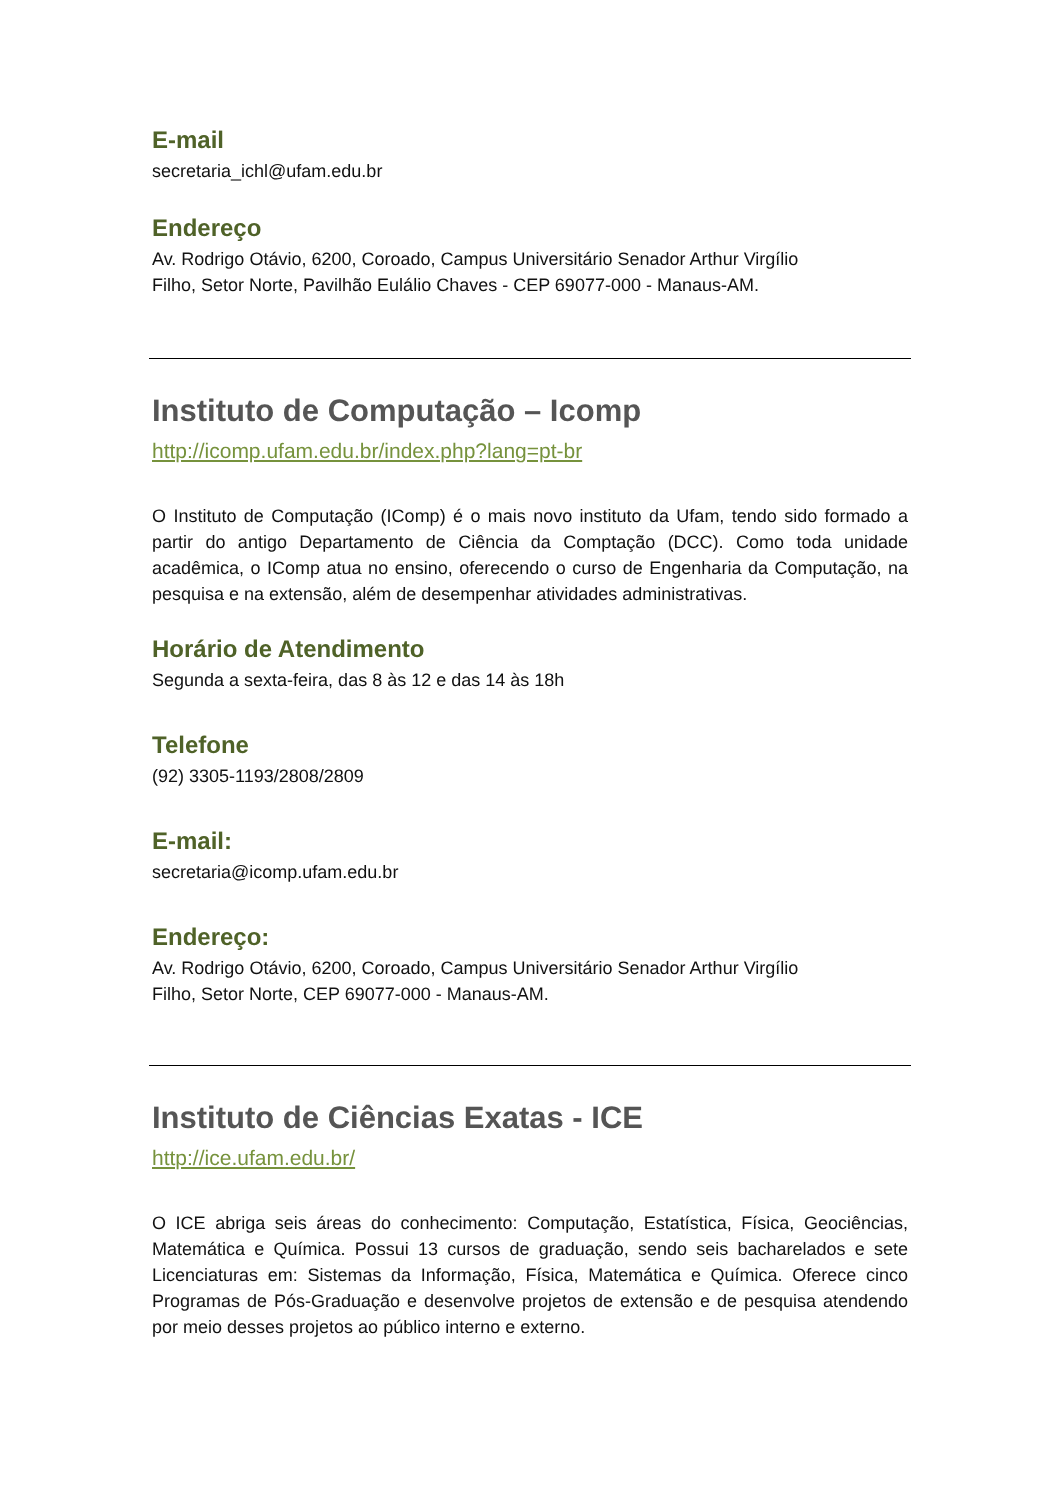E-mail
secretaria_ichl@ufam.edu.br
Endereço
Av. Rodrigo Otávio, 6200, Coroado, Campus Universitário Senador Arthur Virgílio
Filho, Setor Norte, Pavilhão Eulálio Chaves - CEP 69077-000 - Manaus-AM.
Instituto de Computação – Icomp
http://icomp.ufam.edu.br/index.php?lang=pt-br
O Instituto de Computação (IComp) é o mais novo instituto da Ufam, tendo sido formado a partir do antigo Departamento de Ciência da Comptação (DCC). Como toda unidade acadêmica, o IComp atua no ensino, oferecendo o curso de Engenharia da Computação, na pesquisa e na extensão, além de desempenhar atividades administrativas.
Horário de Atendimento
Segunda a sexta-feira, das 8 às 12 e das 14 às 18h
Telefone
(92) 3305-1193/2808/2809
E-mail:
secretaria@icomp.ufam.edu.br
Endereço:
Av. Rodrigo Otávio, 6200, Coroado, Campus Universitário Senador Arthur Virgílio
Filho, Setor Norte, CEP 69077-000 - Manaus-AM.
Instituto de Ciências Exatas - ICE
http://ice.ufam.edu.br/
O ICE abriga seis áreas do conhecimento: Computação, Estatística, Física, Geociências, Matemática e Química. Possui 13 cursos de graduação, sendo seis bacharelados e sete Licenciaturas em: Sistemas da Informação, Física, Matemática e Química. Oferece cinco Programas de Pós-Graduação e desenvolve projetos de extensão e de pesquisa atendendo por meio desses projetos ao público interno e externo.